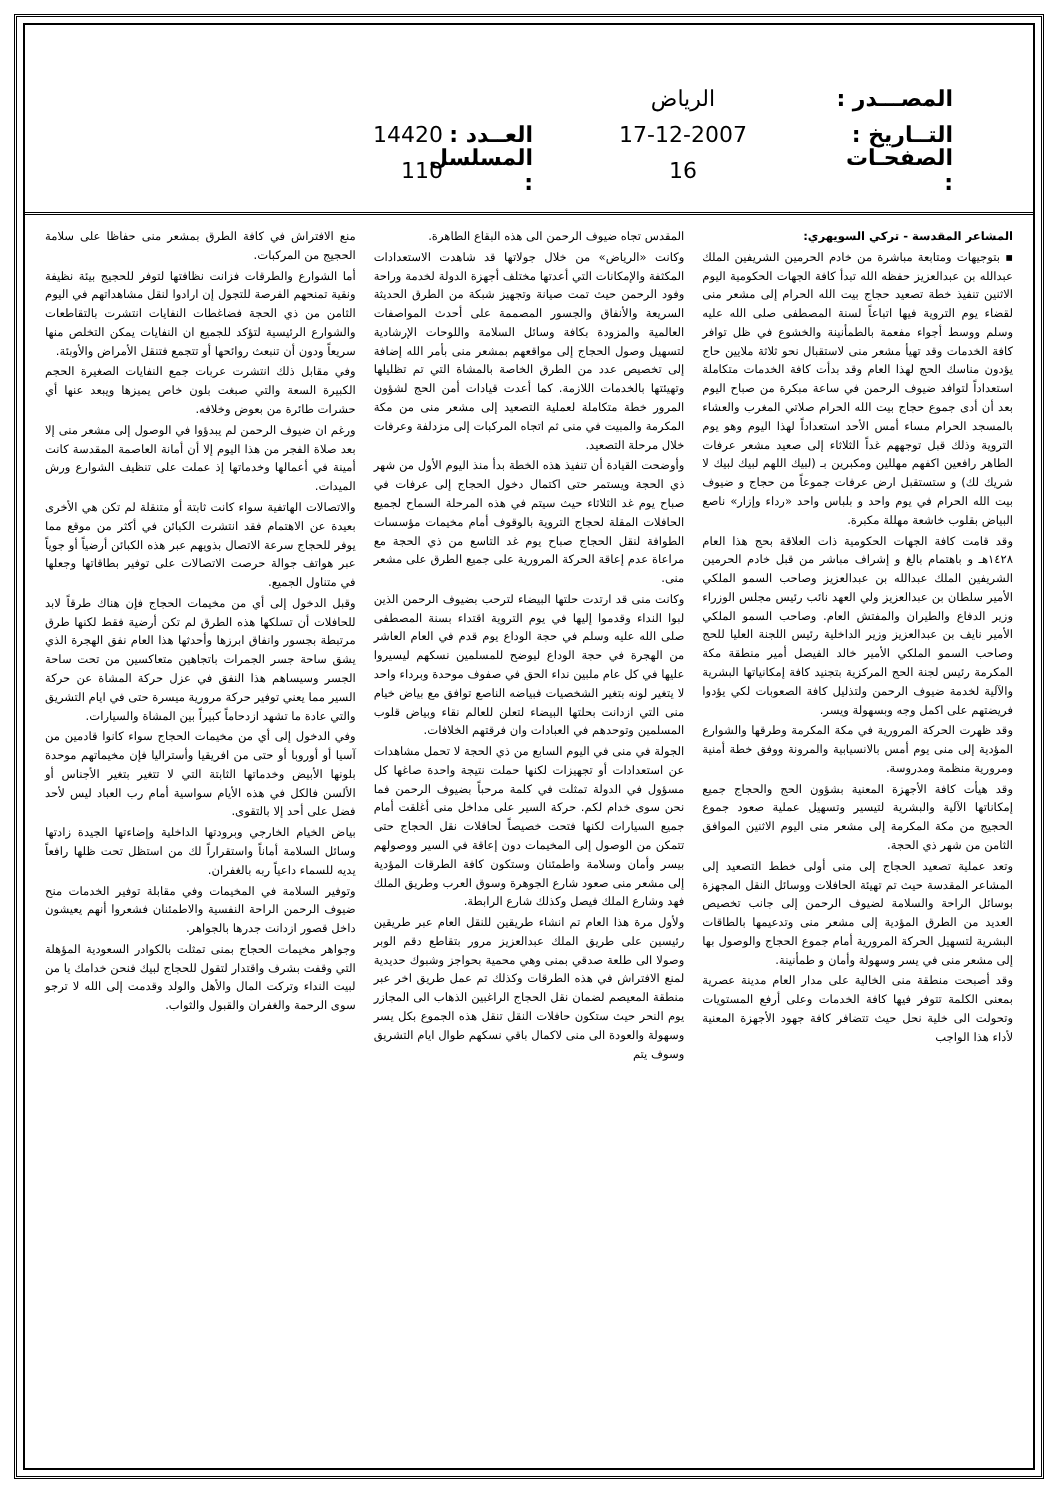المصـــدر : الرياض
التــاريخ : 17-12-2007 العــدد : 14420
الصفحـات : 16 المسلسل : 110
المشاعر المقدسة - تركي السويهري:
▪ بتوجيهات ومتابعة مباشرة من خادم الحرمين الشريفين الملك عبدالله بن عبدالعزيز حفظه الله تبدأ كافة الجهات الحكومية اليوم الاثنين تنفيذ خطة تصعيد حجاج بيت الله الحرام إلى مشعر منى لقضاء يوم التروية فيها اتباعاً لسنة المصطفى صلى الله عليه وسلم ووسط أجواء مفعمة بالطمأنينة والخشوع في ظل توافر كافة الخدمات وقد تهيأ مشعر منى لاستقبال نحو ثلاثة ملايين حاج يؤدون مناسك الحج لهذا العام وقد بدأت كافة الخدمات متكاملة استعداداً لتوافد ضيوف الرحمن في ساعة مبكرة من صباح اليوم بعد أن أدى جموع حجاج بيت الله الحرام صلاتي المغرب والعشاء بالمسجد الحرام مساء أمس الأحد استعداداً لهذا اليوم وهو يوم التروية وذلك قبل توجههم غداً الثلاثاء إلى صعيد مشعر عرفات الطاهر رافعين اكفهم مهللين ومكبرين بـ (لبيك اللهم لبيك لبيك لا شريك لك) و ستستقبل ارض عرفات جموعاً من حجاج و ضيوف بيت الله الحرام في يوم واحد و بلباس واحد «رداء وإزار» ناصع البياض بقلوب خاشعة مهللة مكبرة.
وقد قامت كافة الجهات الحكومية ذات العلاقة بحج هذا العام ١٤٢٨هـ و باهتمام بالغ و إشراف مباشر من قبل خادم الحرمين الشريفين الملك عبدالله بن عبدالعزيز وصاحب السمو الملكي الأمير سلطان بن عبدالعزيز ولي العهد نائب رئيس مجلس الوزراء وزير الدفاع والطيران والمفتش العام. وصاحب السمو الملكي الأمير نايف بن عبدالعزيز وزير الداخلية رئيس اللجنة العليا للحج وصاحب السمو الملكي الأمير خالد الفيصل أمير منطقة مكة المكرمة رئيس لجنة الحج المركزية بتجنيد كافة إمكانياتها البشرية والآلية لخدمة ضيوف الرحمن ولتذليل كافة الصعوبات لكي يؤدوا فريضتهم على اكمل وجه وبسهولة ويسر.
وقد ظهرت الحركة المرورية في مكة المكرمة وطرقها والشوارع المؤدية إلى منى يوم أمس بالانسيابية والمرونة ووفق خطة أمنية ومرورية منظمة ومدروسة.
وقد هيأت كافة الأجهزة المعنية بشؤون الحج والحجاج جميع إمكاناتها الآلية والبشرية لتيسير وتسهيل عملية صعود جموع الحجيج من مكة المكرمة إلى مشعر منى اليوم الاثنين الموافق الثامن من شهر ذي الحجة.
وتعد عملية تصعيد الحجاج إلى منى أولى خطط التصعيد إلى المشاعر المقدسة حيث تم تهيئة الحافلات ووسائل النقل المجهزة بوسائل الراحة والسلامة لضيوف الرحمن إلى جانب تخصيص العديد من الطرق المؤدية إلى مشعر منى وتدعيمها بالطاقات البشرية لتسهيل الحركة المرورية أمام جموع الحجاج والوصول بها إلى مشعر منى في يسر وسهولة وأمان و طمأنينة.
وقد أصبحت منطقة منى الخالية على مدار العام مدينة عصرية بمعنى الكلمة تتوفر فيها كافة الخدمات وعلى أرفع المستويات وتحولت الى خلية نحل حيث تتضافر كافة جهود الأجهزة المعنية لأداء هذا الواجب
المقدس تجاه ضيوف الرحمن الى هذه البقاع الطاهرة.
وكانت «الرياض» من خلال جولاتها قد شاهدت الاستعدادات المكثفة والإمكانات التي أعدتها مختلف أجهزة الدولة لخدمة وراحة وفود الرحمن حيث تمت صيانة وتجهيز شبكة من الطرق الحديثة السريعة والأنفاق والجسور المصممة على أحدث المواصفات العالمية والمزودة بكافة وسائل السلامة واللوحات الإرشادية لتسهيل وصول الحجاج إلى مواقعهم بمشعر منى بأمر الله إضافة إلى تخصيص عدد من الطرق الخاصة بالمشاة التي تم تظليلها وتهيئتها بالخدمات اللازمة. كما أعدت قيادات أمن الحج لشؤون المرور خطة متكاملة لعملية التصعيد إلى مشعر منى من مكة المكرمة والمبيت في منى ثم اتجاه المركبات إلى مزدلفة وعرفات خلال مرحلة التصعيد.
وأوضحت القيادة أن تنفيذ هذه الخطة بدأ منذ اليوم الأول من شهر ذي الحجة ويستمر حتى اكتمال دخول الحجاج إلى عرفات في صباح يوم غد الثلاثاء حيث سيتم في هذه المرحلة السماح لجميع الحافلات المقلة لحجاج التروية بالوقوف أمام مخيمات مؤسسات الطوافة لنقل الحجاج صباح يوم غد التاسع من ذي الحجة مع مراعاة عدم إعاقة الحركة المرورية على جميع الطرق على مشعر منى.
وكانت منى قد ارتدت حلتها البيضاء لترحب بضيوف الرحمن الذين لبوا النداء وقدموا إليها في يوم التروية اقتداء بسنة المصطفى صلى الله عليه وسلم في حجة الوداع يوم قدم في العام العاشر من الهجرة في حجة الوداع ليوضح للمسلمين نسكهم ليسيروا عليها في كل عام ملبين نداء الحق في صفوف موحدة وبرداء واحد لا يتغير لونه بتغير الشخصيات فبياضه الناصع توافق مع بياض خيام منى التي ازدانت بحلتها البيضاء لتعلن للعالم نقاء وبياض قلوب المسلمين وتوحدهم في العبادات وان فرقتهم الخلافات.
الجولة في منى في اليوم السابع من ذي الحجة لا تحمل مشاهدات عن استعدادات أو تجهيزات لكنها حملت نتيجة واحدة صاغها كل مسؤول في الدولة تمثلت في كلمة مرحباً بضيوف الرحمن فما نحن سوى خدام لكم. حركة السير على مداخل منى أغلقت أمام جميع السيارات لكنها فتحت خصيصاً لحافلات نقل الحجاج حتى تتمكن من الوصول إلى المخيمات دون إعاقة في السير ووصولهم بيسر وأمان وسلامة واطمئنان وستكون كافة الطرقات المؤدية إلى مشعر منى صعود شارع الجوهرة وسوق العرب وطريق الملك فهد وشارع الملك فيصل وكذلك شارع الرابطة.
ولأول مرة هذا العام تم انشاء طريقين للنقل العام عبر طريقين رئيسين على طريق الملك عبدالعزيز مرور بتقاطع دقم الوبر وصولا الى طلعة صدقي بمنى وهي محمية بحواجز وشبوك حديدية لمنع الافتراش في هذه الطرقات وكذلك تم عمل طريق اخر عبر منطقة المعيصم لضمان نقل الحجاج الراغبين الذهاب الى المجازر يوم النحر حيث ستكون حافلات النقل تنقل هذه الجموع بكل يسر وسهولة والعودة الى منى لاكمال باقي نسكهم طوال ايام التشريق وسوف يتم
منع الافتراش في كافة الطرق بمشعر منى حفاظا على سلامة الحجيج من المركبات.
أما الشوارع والطرقات فزانت نظافتها لتوفر للحجيج بيئة نظيفة ونقية تمنحهم الفرصة للتجول إن ارادوا لنقل مشاهداتهم في اليوم الثامن من ذي الحجة فضاغطات النفايات انتشرت بالتقاطعات والشوارع الرئيسية لتؤكد للجميع ان النفايات يمكن التخلص منها سريعاً ودون أن تنبعث روائحها أو تتجمع فتنقل الأمراض والأوبئة.
وفي مقابل ذلك انتشرت عربات جمع النفايات الصغيرة الحجم الكبيرة السعة والتي صبغت بلون خاص يميزها ويبعد عنها أي حشرات طائرة من بعوض وخلافه.
ورغم ان ضيوف الرحمن لم يبدؤوا في الوصول إلى مشعر منى إلا بعد صلاة الفجر من هذا اليوم إلا أن أمانة العاصمة المقدسة كانت أمينة في أعمالها وخدماتها إذ عملت على تنظيف الشوارع ورش الميدات.
والاتصالات الهاتفية سواء كانت ثابتة أو متنقلة لم تكن هي الأخرى بعيدة عن الاهتمام فقد انتشرت الكبائن في أكثر من موقع مما يوفر للحجاج سرعة الاتصال بذويهم عبر هذه الكبائن أرضياً أو جوياً عبر هواتف جوالة حرصت الاتصالات على توفير بطاقاتها وجعلها في متناول الجميع.
وقبل الدخول إلى أي من مخيمات الحجاج فإن هناك طرقاً لابد للحافلات أن تسلكها هذه الطرق لم تكن أرضية فقط لكنها طرق مرتبطة بجسور وانفاق ابرزها وأحدثها هذا العام نفق الهجرة الذي يشق ساحة جسر الجمرات باتجاهين متعاكسين من تحت ساحة الجسر وسيساهم هذا النفق في عزل حركة المشاة عن حركة السير مما يعني توفير حركة مرورية ميسرة حتى في ايام التشريق والتي عادة ما تشهد ازدحاماً كبيراً بين المشاة والسيارات.
وفي الدخول إلى أي من مخيمات الحجاج سواء كانوا قادمين من آسيا أو أوروبا أو حتى من افريقيا وأستراليا فإن مخيماتهم موحدة بلونها الأبيض وخدماتها الثابتة التي لا تتغير بتغير الأجناس أو الألسن فالكل في هذه الأيام سواسية أمام رب العباد ليس لأحد فضل على أحد إلا بالتقوى.
بياض الخيام الخارجي وبرودتها الداخلية وإضاءتها الجيدة زادتها وسائل السلامة أماناً واستقراراً لك من استظل تحت ظلها رافعاً يديه للسماء داعياً ربه بالغفران.
وتوفير السلامة في المخيمات وفي مقابلة توفير الخدمات منح ضيوف الرحمن الراحة النفسية والاطمئنان فشعروا أنهم يعيشون داخل قصور ازدانت جدرها بالجواهر.
وجواهر مخيمات الحجاج بمنى تمثلت بالكوادر السعودية المؤهلة التي وقفت بشرف واقتدار لتقول للحجاج لبيك فنحن خدامك يا من لبيت النداء وتركت المال والأهل والولد وقدمت إلى الله لا ترجو سوى الرحمة والغفران والقبول والثواب.